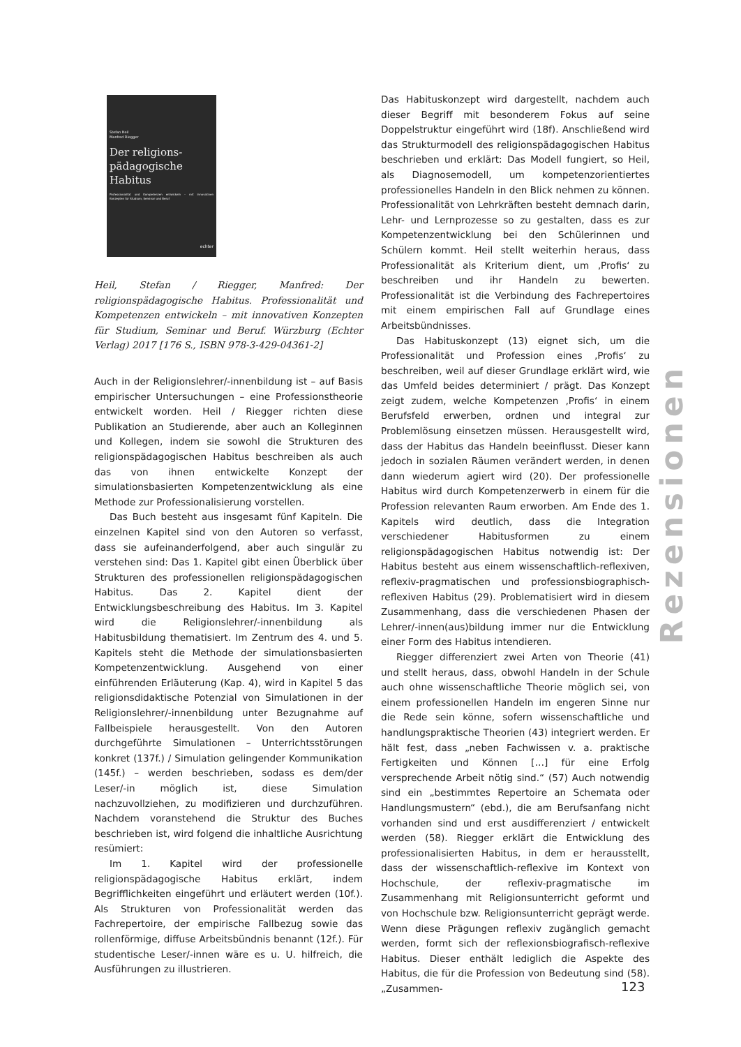Stefan Heil
Manfred Riegger
Der religions-
pädagogische
Habitus
Professionalität und Kompetenzen entwickeln – mit innovativen Konzepten für Studium, Seminar und Beruf
echter
Heil, Stefan / Riegger, Manfred: Der religionspädagogische Habitus. Professionalität und Kompetenzen entwickeln – mit innovativen Konzepten für Studium, Seminar und Beruf. Würzburg (Echter Verlag) 2017 [176 S., ISBN 978-3-429-04361-2]
Auch in der Religionslehrer/-innenbildung ist – auf Basis empirischer Untersuchungen – eine Professionstheorie entwickelt worden. Heil / Riegger richten diese Publikation an Studierende, aber auch an Kolleginnen und Kollegen, indem sie sowohl die Strukturen des religionspädagogischen Habitus beschreiben als auch das von ihnen entwickelte Konzept der simulationsbasierten Kompetenzentwicklung als eine Methode zur Professionalisierung vorstellen.
Das Buch besteht aus insgesamt fünf Kapiteln. Die einzelnen Kapitel sind von den Autoren so verfasst, dass sie aufeinanderfolgend, aber auch singulär zu verstehen sind: Das 1. Kapitel gibt einen Überblick über Strukturen des professionellen religionspädagogischen Habitus. Das 2. Kapitel dient der Entwicklungsbeschreibung des Habitus. Im 3. Kapitel wird die Religionslehrer/-innenbildung als Habitusbildung thematisiert. Im Zentrum des 4. und 5. Kapitels steht die Methode der simulationsbasierten Kompetenzentwicklung. Ausgehend von einer einführenden Erläuterung (Kap. 4), wird in Kapitel 5 das religionsdidaktische Potenzial von Simulationen in der Religionslehrer/-innenbildung unter Bezugnahme auf Fallbeispiele herausgestellt. Von den Autoren durchgeführte Simulationen – Unterrichtsstörungen konkret (137f.) / Simulation gelingender Kommunikation (145f.) – werden beschrieben, sodass es dem/der Leser/-in möglich ist, diese Simulation nachzuvollziehen, zu modifizieren und durchzuführen. Nachdem voranstehend die Struktur des Buches beschrieben ist, wird folgend die inhaltliche Ausrichtung resümiert:
Im 1. Kapitel wird der professionelle religionspädagogische Habitus erklärt, indem Begrifflichkeiten eingeführt und erläutert werden (10f.). Als Strukturen von Professionalität werden das Fachrepertoire, der empirische Fallbezug sowie das rollenförmige, diffuse Arbeitsbündnis benannt (12f.). Für studentische Leser/-innen wäre es u. U. hilfreich, die Ausführungen zu illustrieren.
Das Habituskonzept wird dargestellt, nachdem auch dieser Begriff mit besonderem Fokus auf seine Doppelstruktur eingeführt wird (18f). Anschließend wird das Strukturmodell des religionspädagogischen Habitus beschrieben und erklärt: Das Modell fungiert, so Heil, als Diagnosemodell, um kompetenzorientiertes professionelles Handeln in den Blick nehmen zu können. Professionalität von Lehrkräften besteht demnach darin, Lehr- und Lernprozesse so zu gestalten, dass es zur Kompetenzentwicklung bei den Schülerinnen und Schülern kommt. Heil stellt weiterhin heraus, dass Professionalität als Kriterium dient, um ‚Profis‘ zu beschreiben und ihr Handeln zu bewerten. Professionalität ist die Verbindung des Fachrepertoires mit einem empirischen Fall auf Grundlage eines Arbeitsbündnisses.
Das Habituskonzept (13) eignet sich, um die Professionalität und Profession eines ‚Profis‘ zu beschreiben, weil auf dieser Grundlage erklärt wird, wie das Umfeld beides determiniert / prägt. Das Konzept zeigt zudem, welche Kompetenzen ‚Profis‘ in einem Berufsfeld erwerben, ordnen und integral zur Problemlösung einsetzen müssen. Herausgestellt wird, dass der Habitus das Handeln beeinflusst. Dieser kann jedoch in sozialen Räumen verändert werden, in denen dann wiederum agiert wird (20). Der professionelle Habitus wird durch Kompetenzerwerb in einem für die Profession relevanten Raum erworben. Am Ende des 1. Kapitels wird deutlich, dass die Integration verschiedener Habitusformen zu einem religionspädagogischen Habitus notwendig ist: Der Habitus besteht aus einem wissenschaftlich-reflexiven, reflexiv-pragmatischen und professionsbiographisch-reflexiven Habitus (29). Problematisiert wird in diesem Zusammenhang, dass die verschiedenen Phasen der Lehrer/-innen(aus)bildung immer nur die Entwicklung einer Form des Habitus intendieren.
Riegger differenziert zwei Arten von Theorie (41) und stellt heraus, dass, obwohl Handeln in der Schule auch ohne wissenschaftliche Theorie möglich sei, von einem professionellen Handeln im engeren Sinne nur die Rede sein könne, sofern wissenschaftliche und handlungspraktische Theorien (43) integriert werden. Er hält fest, dass „neben Fachwissen v. a. praktische Fertigkeiten und Können […] für eine Erfolg versprechende Arbeit nötig sind.“ (57) Auch notwendig sind ein „bestimmtes Repertoire an Schemata oder Handlungsmustern“ (ebd.), die am Berufsanfang nicht vorhanden sind und erst ausdifferenziert / entwickelt werden (58). Riegger erklärt die Entwicklung des professionalisierten Habitus, in dem er herausstellt, dass der wissenschaftlich-reflexive im Kontext von Hochschule, der reflexiv-pragmatische im Zusammenhang mit Religionsunterricht geformt und von Hochschule bzw. Religionsunterricht geprägt werde. Wenn diese Prägungen reflexiv zugänglich gemacht werden, formt sich der reflexionsbiografisch-reflexive Habitus. Dieser enthält lediglich die Aspekte des Habitus, die für die Profession von Bedeutung sind (58). „Zusammen-
Rezensionen
123